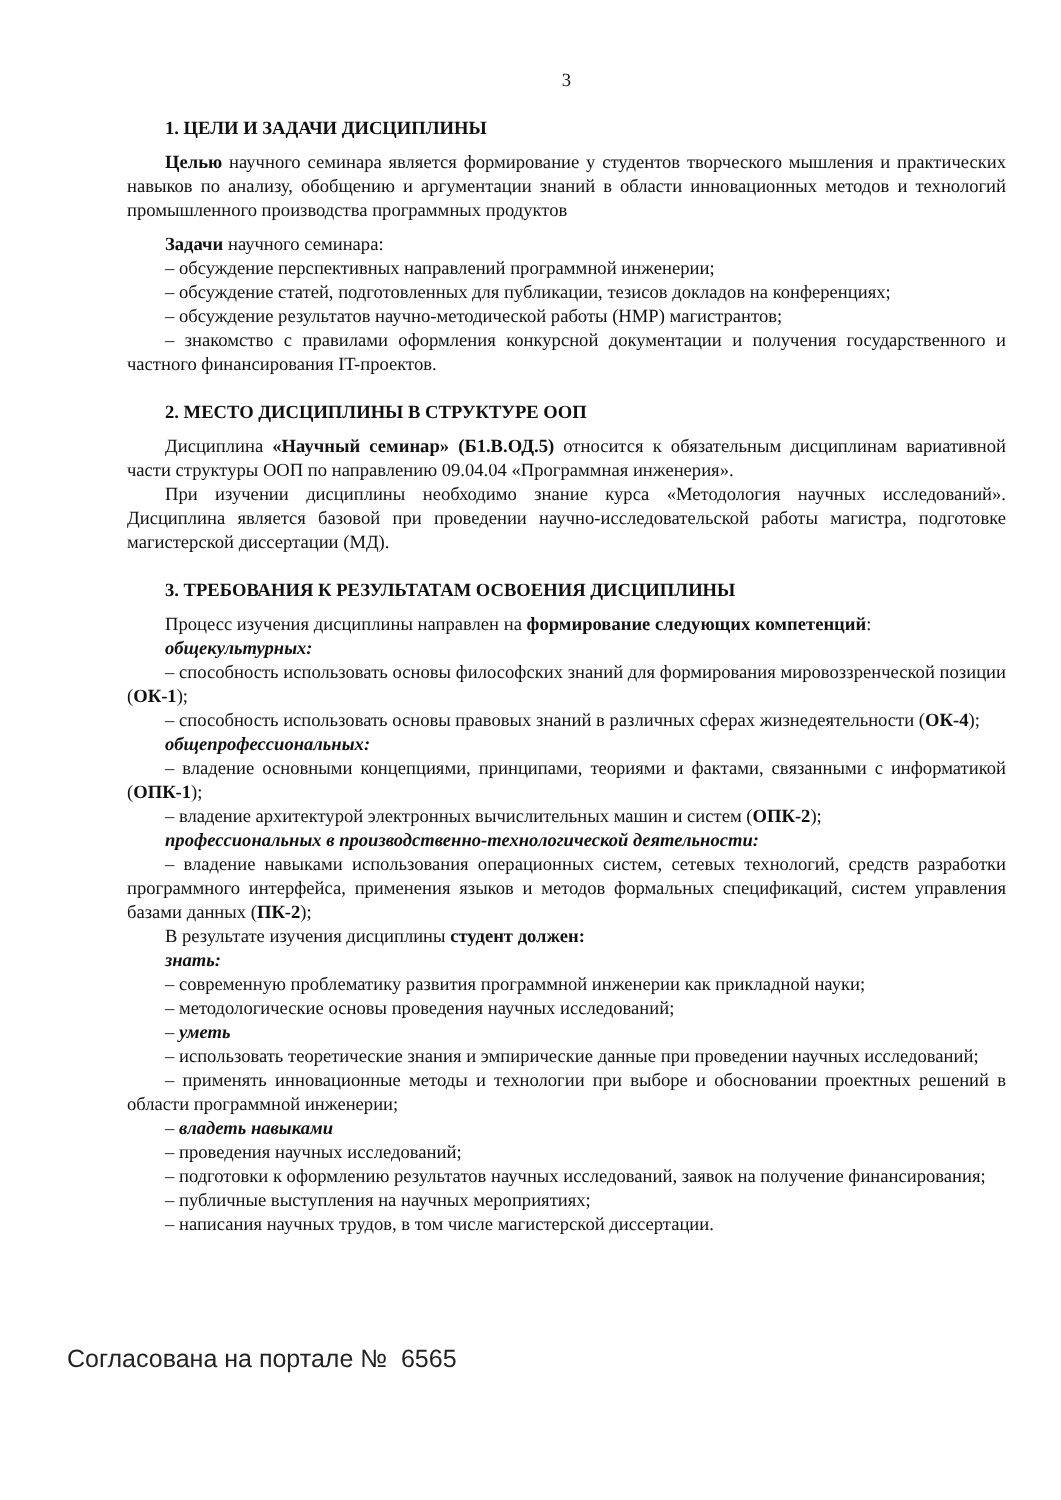3
1. ЦЕЛИ И ЗАДАЧИ ДИСЦИПЛИНЫ
Целью научного семинара является формирование у студентов творческого мышления и практических навыков по анализу, обобщению и аргументации знаний в области инновационных методов и технологий промышленного производства программных продуктов
Задачи научного семинара:
– обсуждение перспективных направлений программной инженерии;
– обсуждение статей, подготовленных для публикации, тезисов докладов на конференциях;
– обсуждение результатов научно-методической работы (НМР) магистрантов;
– знакомство с правилами оформления конкурсной документации и получения государст­венного и частного финансирования IT-проектов.
2. МЕСТО ДИСЦИПЛИНЫ В СТРУКТУРЕ ООП
Дисциплина «Научный семинар» (Б1.В.ОД.5) относится к обязательным дисциплинам ва­риативной части структуры ООП по направлению 09.04.04 «Программная инженерия».
При изучении дисциплины необходимо знание курса «Методология научных исследова­ний». Дисциплина является базовой при проведении научно-исследовательской работы маги­стра, подготовке магистерской диссертации (МД).
3. ТРЕБОВАНИЯ К РЕЗУЛЬТАТАМ ОСВОЕНИЯ ДИСЦИПЛИНЫ
Процесс изучения дисциплины направлен на формирование следующих компетенций:
общекультурных:
– способность использовать основы философских знаний для формирования мировоззрен­ческой позиции (ОК-1);
– способность использовать основы правовых знаний в различных сферах жизнедеятель­ности (ОК-4);
общепрофессиональных:
– владение основными концепциями, принципами, теориями и фактами, связанными с ин­форматикой (ОПК-1);
– владение архитектурой электронных вычислительных машин и систем (ОПК-2);
профессиональных в производственно-технологической деятельности:
– владение навыками использования операционных систем, сетевых технологий, средств разработки программного интерфейса, применения языков и методов формальных специфика­ций, систем управления базами данных (ПК-2);
В результате изучения дисциплины студент должен:
знать:
– современную проблематику развития программной инженерии как прикладной науки;
– методологические основы проведения научных исследований;
– уметь
– использовать теоретические знания и эмпирические данные при проведении научных исследований;
– применять инновационные методы и технологии при выборе и обосновании проектных решений в области программной инженерии;
– владеть навыками
– проведения научных исследований;
– подготовки к оформлению результатов научных исследований, заявок на получение фи­нансирования;
– публичные выступления на научных мероприятиях;
– написания научных трудов, в том числе магистерской диссертации.
Согласована на портале № 6565